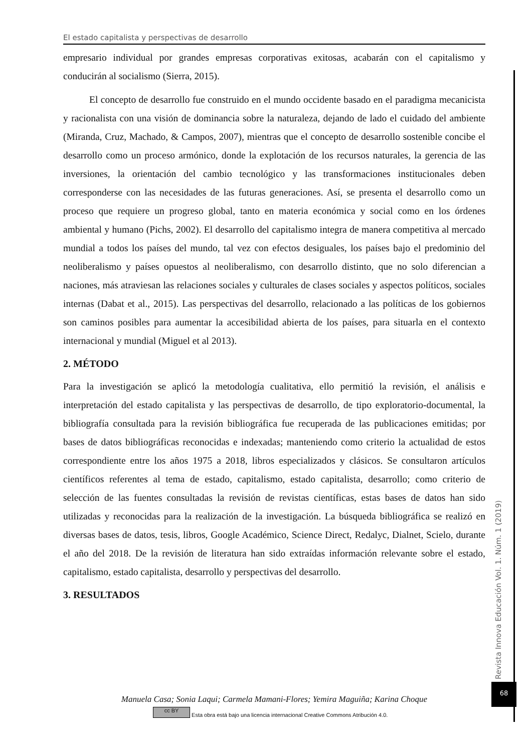El estado capitalista y perspectivas de desarrollo
empresario individual por grandes empresas corporativas exitosas, acabarán con el capitalismo y conducirán al socialismo (Sierra, 2015).
El concepto de desarrollo fue construido en el mundo occidente basado en el paradigma mecanicista y racionalista con una visión de dominancia sobre la naturaleza, dejando de lado el cuidado del ambiente (Miranda, Cruz, Machado, & Campos, 2007), mientras que el concepto de desarrollo sostenible concibe el desarrollo como un proceso armónico, donde la explotación de los recursos naturales, la gerencia de las inversiones, la orientación del cambio tecnológico y las transformaciones institucionales deben corresponderse con las necesidades de las futuras generaciones. Así, se presenta el desarrollo como un proceso que requiere un progreso global, tanto en materia económica y social como en los órdenes ambiental y humano (Pichs, 2002). El desarrollo del capitalismo integra de manera competitiva al mercado mundial a todos los países del mundo, tal vez con efectos desiguales, los países bajo el predominio del neoliberalismo y países opuestos al neoliberalismo, con desarrollo distinto, que no solo diferencian a naciones, más atraviesan las relaciones sociales y culturales de clases sociales y aspectos políticos, sociales internas (Dabat et al., 2015). Las perspectivas del desarrollo, relacionado a las políticas de los gobiernos son caminos posibles para aumentar la accesibilidad abierta de los países, para situarla en el contexto internacional y mundial (Miguel et al 2013).
2. MÉTODO
Para la investigación se aplicó la metodología cualitativa, ello permitió la revisión, el análisis e interpretación del estado capitalista y las perspectivas de desarrollo, de tipo exploratorio-documental, la bibliografía consultada para la revisión bibliográfica fue recuperada de las publicaciones emitidas; por bases de datos bibliográficas reconocidas e indexadas; manteniendo como criterio la actualidad de estos correspondiente entre los años 1975 a 2018, libros especializados y clásicos. Se consultaron artículos científicos referentes al tema de estado, capitalismo, estado capitalista, desarrollo; como criterio de selección de las fuentes consultadas la revisión de revistas científicas, estas bases de datos han sido utilizadas y reconocidas para la realización de la investigación. La búsqueda bibliográfica se realizó en diversas bases de datos, tesis, libros, Google Académico, Science Direct, Redalyc, Dialnet, Scielo, durante el año del 2018. De la revisión de literatura han sido extraídas información relevante sobre el estado, capitalismo, estado capitalista, desarrollo y perspectivas del desarrollo.
3. RESULTADOS
Revista Innova Educación Vol. 1. Núm. 1 (2019)
68
Manuela Casa; Sonia Laqui; Carmela Mamani-Flores; Yemira Maguiña; Karina Choque
cc BY Esta obra está bajo una licencia internacional Creative Commons Atribución 4.0.